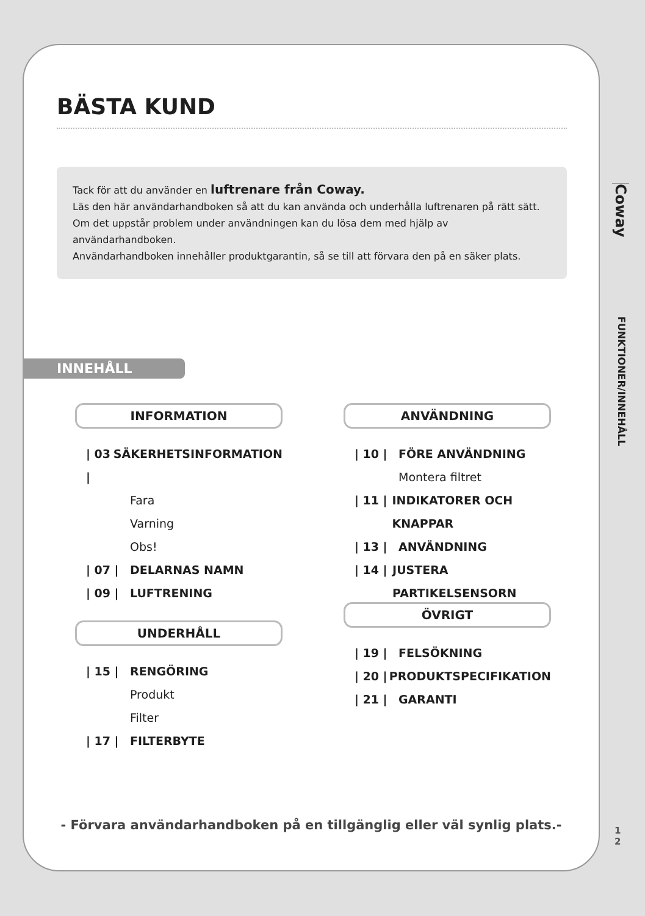BÄSTA KUND
Tack för att du använder en luftrenare från Coway.
Läs den här användarhandboken så att du kan använda och underhålla luftrenaren på rätt sätt.
Om det uppstår problem under användningen kan du lösa dem med hjälp av användarhandboken.
Användarhandboken innehåller produktgarantin, så se till att förvara den på en säker plats.
INNEHÅLL
INFORMATION
| 03 | SÄKERHETSINFORMATION
Fara
Varning
Obs!
| 07 | DELARNAS NAMN
| 09 | LUFTRENING
UNDERHÅLL
| 15 | RENGÖRING
Produkt
Filter
| 17 | FILTERBYTE
ANVÄNDNING
| 10 | FÖRE ANVÄNDNING
Montera filtret
| 11 | INDIKATORER OCH KNAPPAR
| 13 | ANVÄNDNING
| 14 | JUSTERA PARTIKELSENSORN
ÖVRIGT
| 19 | FELSÖKNING
| 20 | PRODUKTSPECIFIKATION
| 21 | GARANTI
- Förvara användarhandboken på en tillgänglig eller väl synlig plats.-
Coway
FUNKTIONER/INNEHÅLL
1
2